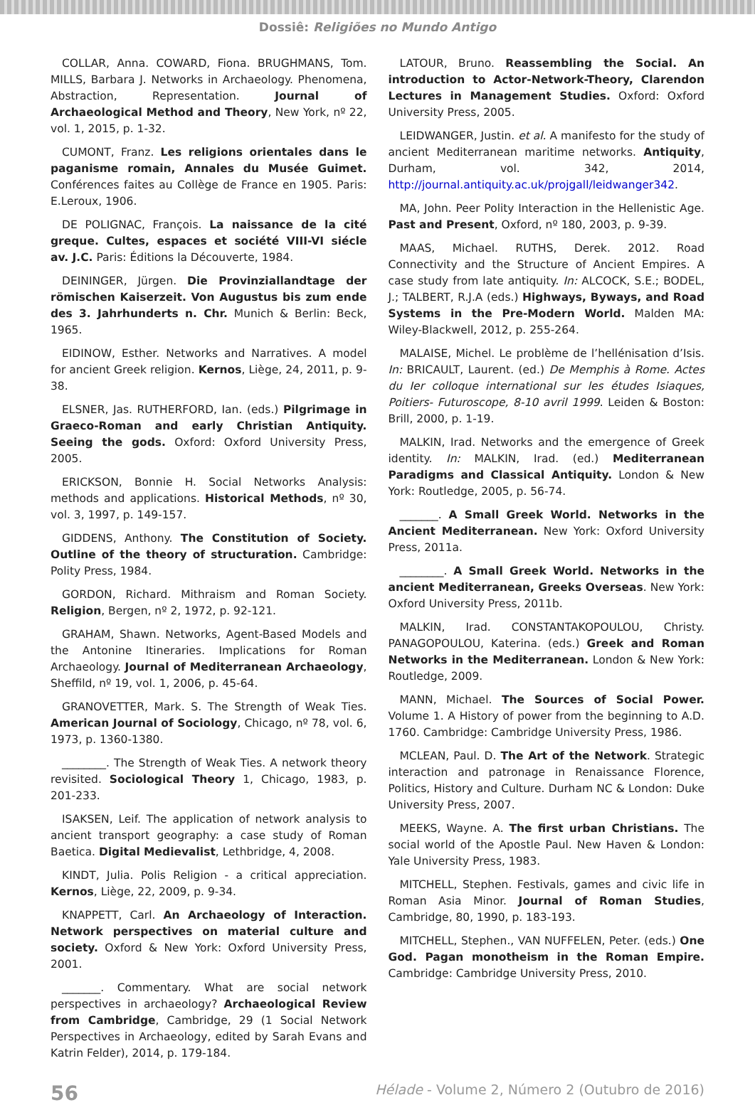Dossiê: Religiões no Mundo Antigo
COLLAR, Anna. COWARD, Fiona. BRUGHMANS, Tom. MILLS, Barbara J. Networks in Archaeology. Phenomena, Abstraction, Representation. Journal of Archaeological Method and Theory, New York, nº 22, vol. 1, 2015, p. 1-32.
CUMONT, Franz. Les religions orientales dans le paganisme romain, Annales du Musée Guimet. Conférences faites au Collège de France en 1905. Paris: E.Leroux, 1906.
DE POLIGNAC, François. La naissance de la cité greque. Cultes, espaces et société VIII-VI siécle av. J.C. Paris: Éditions la Découverte, 1984.
DEININGER, Jürgen. Die Provinziallandtage der römischen Kaiserzeit. Von Augustus bis zum ende des 3. Jahrhunderts n. Chr. Munich & Berlin: Beck, 1965.
EIDINOW, Esther. Networks and Narratives. A model for ancient Greek religion. Kernos, Liège, 24, 2011, p. 9-38.
ELSNER, Jas. RUTHERFORD, Ian. (eds.) Pilgrimage in Graeco-Roman and early Christian Antiquity. Seeing the gods. Oxford: Oxford University Press, 2005.
ERICKSON, Bonnie H. Social Networks Analysis: methods and applications. Historical Methods, nº 30, vol. 3, 1997, p. 149-157.
GIDDENS, Anthony. The Constitution of Society. Outline of the theory of structuration. Cambridge: Polity Press, 1984.
GORDON, Richard. Mithraism and Roman Society. Religion, Bergen, nº 2, 1972, p. 92-121.
GRAHAM, Shawn. Networks, Agent-Based Models and the Antonine Itineraries. Implications for Roman Archaeology. Journal of Mediterranean Archaeology, Sheffild, nº 19, vol. 1, 2006, p. 45-64.
GRANOVETTER, Mark. S. The Strength of Weak Ties. American Journal of Sociology, Chicago, nº 78, vol. 6, 1973, p. 1360-1380.
________. The Strength of Weak Ties. A network theory revisited. Sociological Theory 1, Chicago, 1983, p. 201-233.
ISAKSEN, Leif. The application of network analysis to ancient transport geography: a case study of Roman Baetica. Digital Medievalist, Lethbridge, 4, 2008.
KINDT, Julia. Polis Religion - a critical appreciation. Kernos, Liège, 22, 2009, p. 9-34.
KNAPPETT, Carl. An Archaeology of Interaction. Network perspectives on material culture and society. Oxford & New York: Oxford University Press, 2001.
_______. Commentary. What are social network perspectives in archaeology? Archaeological Review from Cambridge, Cambridge, 29 (1 Social Network Perspectives in Archaeology, edited by Sarah Evans and Katrin Felder), 2014, p. 179-184.
LATOUR, Bruno. Reassembling the Social. An introduction to Actor-Network-Theory, Clarendon Lectures in Management Studies. Oxford: Oxford University Press, 2005.
LEIDWANGER, Justin. et al. A manifesto for the study of ancient Mediterranean maritime networks. Antiquity, Durham, vol. 342, 2014, http://journal.antiquity.ac.uk/projgall/leidwanger342.
MA, John. Peer Polity Interaction in the Hellenistic Age. Past and Present, Oxford, nº 180, 2003, p. 9-39.
MAAS, Michael. RUTHS, Derek. 2012. Road Connectivity and the Structure of Ancient Empires. A case study from late antiquity. In: ALCOCK, S.E.; BODEL, J.; TALBERT, R.J.A (eds.) Highways, Byways, and Road Systems in the Pre-Modern World. Malden MA: Wiley-Blackwell, 2012, p. 255-264.
MALAISE, Michel. Le problème de l’hellénisation d’Isis. In: BRICAULT, Laurent. (ed.) De Memphis à Rome. Actes du Ier colloque international sur les études Isiaques, Poitiers- Futuroscope, 8-10 avril 1999. Leiden & Boston: Brill, 2000, p. 1-19.
MALKIN, Irad. Networks and the emergence of Greek identity. In: MALKIN, Irad. (ed.) Mediterranean Paradigms and Classical Antiquity. London & New York: Routledge, 2005, p. 56-74.
_______. A Small Greek World. Networks in the Ancient Mediterranean. New York: Oxford University Press, 2011a.
________. A Small Greek World. Networks in the ancient Mediterranean, Greeks Overseas. New York: Oxford University Press, 2011b.
MALKIN, Irad. CONSTANTAKOPOULOU, Christy. PANAGOPOULOU, Katerina. (eds.) Greek and Roman Networks in the Mediterranean. London & New York: Routledge, 2009.
MANN, Michael. The Sources of Social Power. Volume 1. A History of power from the beginning to A.D. 1760. Cambridge: Cambridge University Press, 1986.
MCLEAN, Paul. D. The Art of the Network. Strategic interaction and patronage in Renaissance Florence, Politics, History and Culture. Durham NC & London: Duke University Press, 2007.
MEEKS, Wayne. A. The first urban Christians. The social world of the Apostle Paul. New Haven & London: Yale University Press, 1983.
MITCHELL, Stephen. Festivals, games and civic life in Roman Asia Minor. Journal of Roman Studies, Cambridge, 80, 1990, p. 183-193.
MITCHELL, Stephen., VAN NUFFELEN, Peter. (eds.) One God. Pagan monotheism in the Roman Empire. Cambridge: Cambridge University Press, 2010.
56 Hélade - Volume 2, Número 2 (Outubro de 2016)